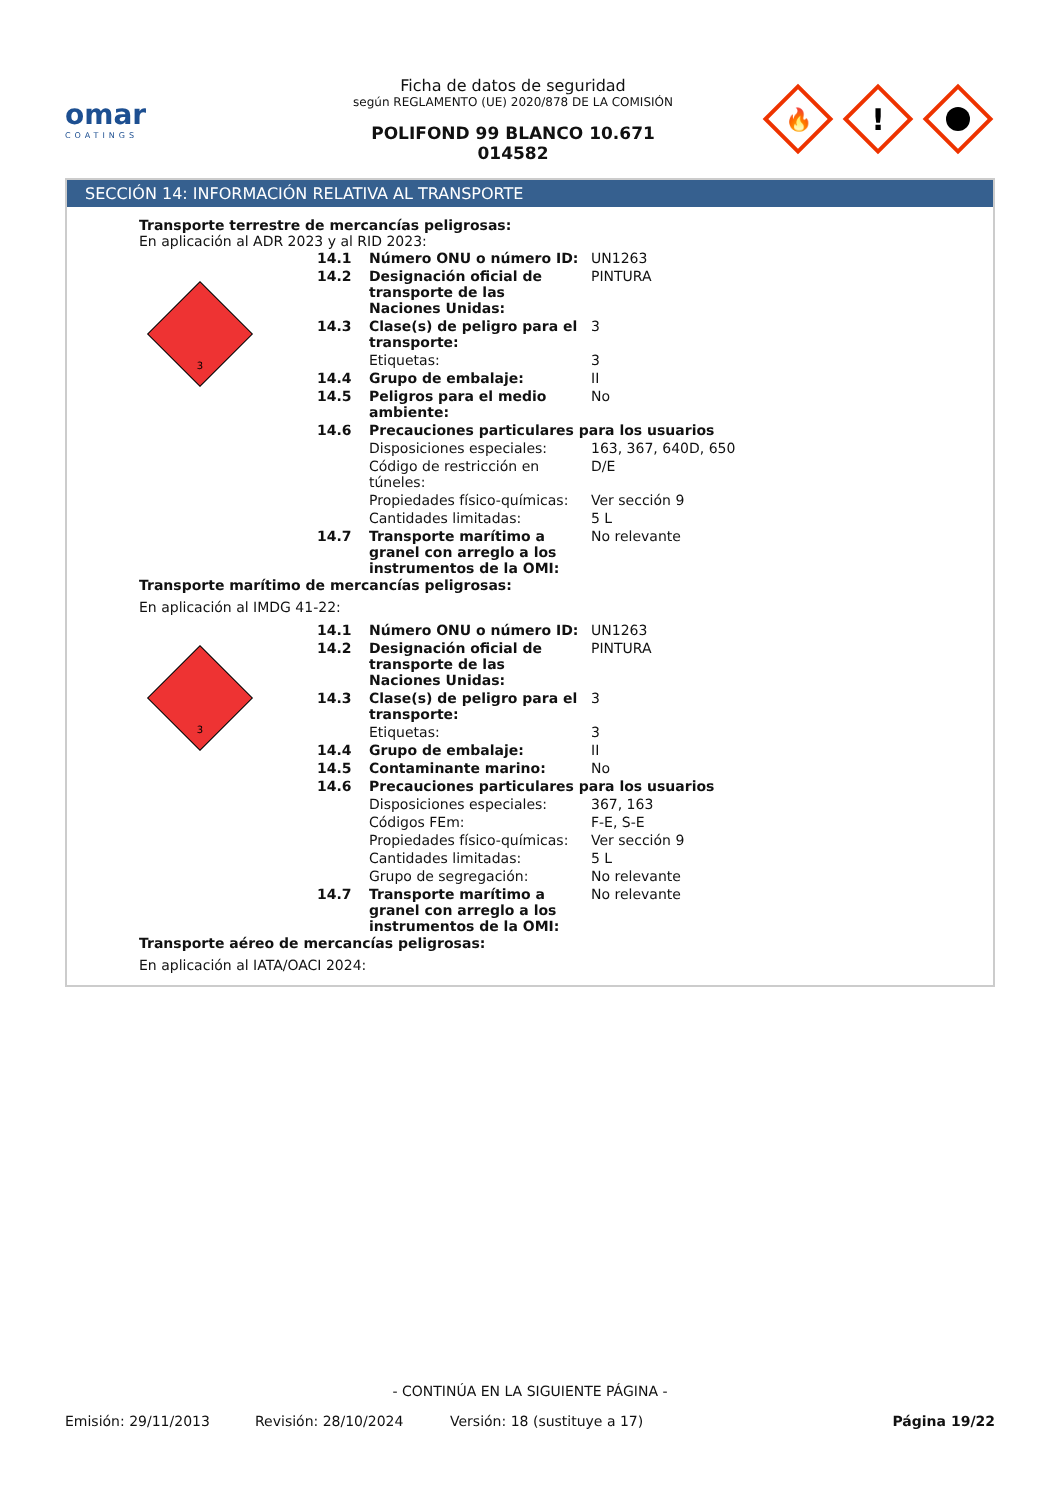omar
COATINGS
Ficha de datos de seguridad
según REGLAMENTO (UE) 2020/878 DE LA COMISIÓN
POLIFOND 99 BLANCO 10.671
014582
🔥
!
SECCIÓN 14: INFORMACIÓN RELATIVA AL TRANSPORTE
Transporte terrestre de mercancías peligrosas:
En aplicación al ADR 2023 y al RID 2023:
| 3 | 14.1 | Número ONU o número ID: | UN1263 |
| | 14.2 | Designación oficial de transporte de las Naciones Unidas: | PINTURA |
| | 14.3 | Clase(s) de peligro para el transporte: | 3 |
| | | Etiquetas: | 3 |
| | 14.4 | Grupo de embalaje: | II |
| | 14.5 | Peligros para el medio ambiente: | No |
| | 14.6 | Precauciones particulares para los usuarios | |
| | | Disposiciones especiales: | 163, 367, 640D, 650 |
| | | Código de restricción en túneles: | D/E |
| | | Propiedades físico-químicas: | Ver sección 9 |
| | | Cantidades limitadas: | 5 L |
| | 14.7 | Transporte marítimo a granel con arreglo a los instrumentos de la OMI: | No relevante |
Transporte marítimo de mercancías peligrosas:
En aplicación al IMDG 41-22:
| 3 | 14.1 | Número ONU o número ID: | UN1263 |
| | 14.2 | Designación oficial de transporte de las Naciones Unidas: | PINTURA |
| | 14.3 | Clase(s) de peligro para el transporte: | 3 |
| | | Etiquetas: | 3 |
| | 14.4 | Grupo de embalaje: | II |
| | 14.5 | Contaminante marino: | No |
| | 14.6 | Precauciones particulares para los usuarios | |
| | | Disposiciones especiales: | 367, 163 |
| | | Códigos FEm: | F-E, S-E |
| | | Propiedades físico-químicas: | Ver sección 9 |
| | | Cantidades limitadas: | 5 L |
| | | Grupo de segregación: | No relevante |
| | 14.7 | Transporte marítimo a granel con arreglo a los instrumentos de la OMI: | No relevante |
Transporte aéreo de mercancías peligrosas:
En aplicación al IATA/OACI 2024:
- CONTINÚA EN LA SIGUIENTE PÁGINA -
Emisión: 29/11/2013 Revisión: 28/10/2024 Versión: 18 (sustituye a 17) Página 19/22